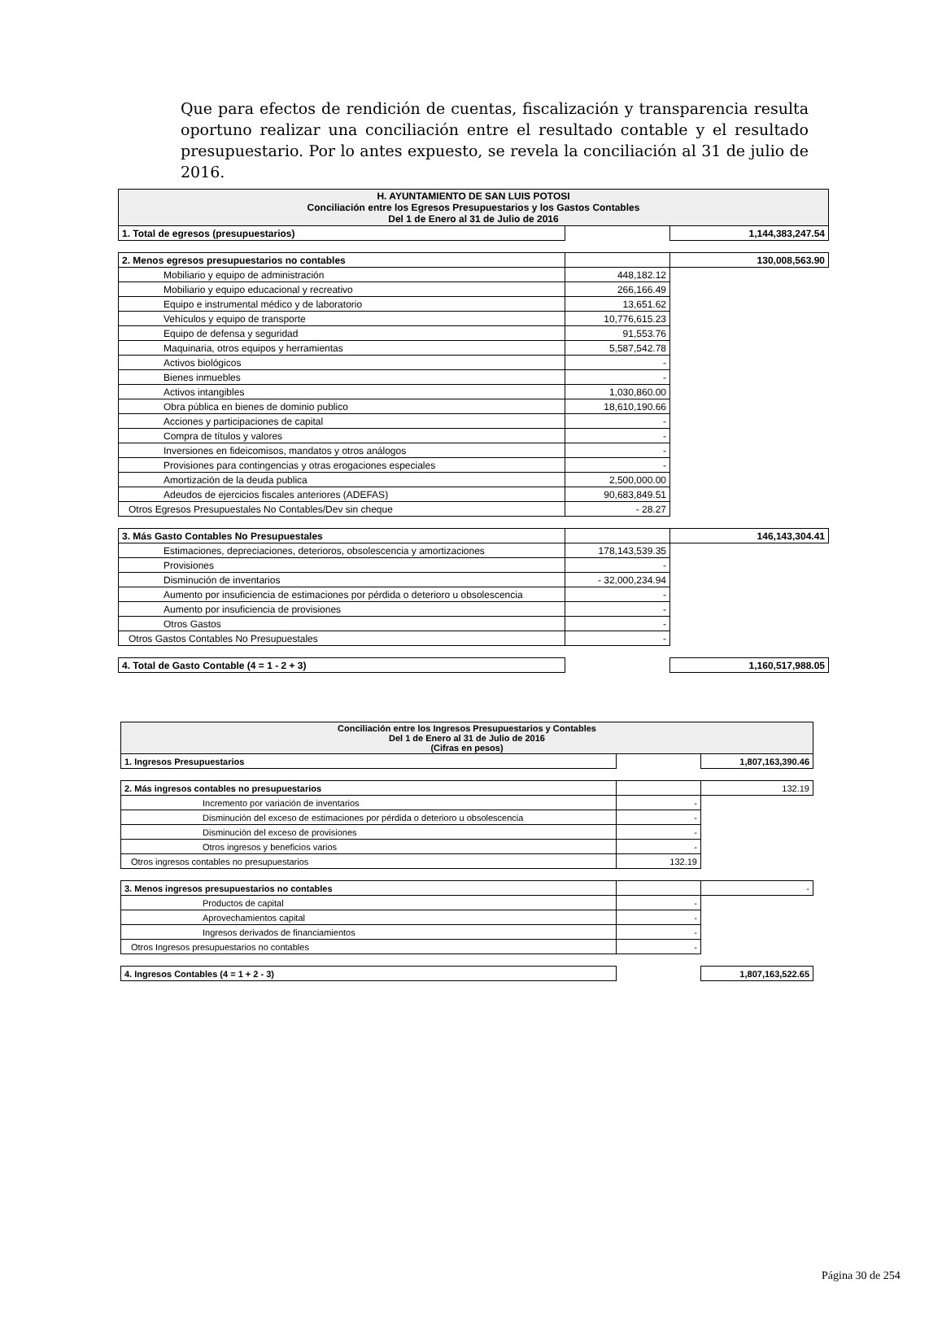Que para efectos de rendición de cuentas, fiscalización y transparencia resulta oportuno realizar una conciliación entre el resultado contable y el resultado presupuestario. Por lo antes expuesto, se revela la conciliación al 31 de julio de 2016.
| H. AYUNTAMIENTO DE SAN LUIS POTOSI Conciliación entre los Egresos Presupuestarios y los Gastos Contables Del 1 de Enero al 31 de Julio de 2016 | | |
| 1. Total de egresos (presupuestarios) | | 1,144,383,247.54 |
| 2. Menos egresos presupuestarios no contables | | 130,008,563.90 |
| Mobiliario y equipo de administración | 448,182.12 | |
| Mobiliario y equipo educacional y recreativo | 266,166.49 | |
| Equipo e instrumental médico y de laboratorio | 13,651.62 | |
| Vehículos y equipo de transporte | 10,776,615.23 | |
| Equipo de defensa y seguridad | 91,553.76 | |
| Maquinaria, otros equipos y herramientas | 5,587,542.78 | |
| Activos biológicos | - | |
| Bienes inmuebles | - | |
| Activos intangibles | 1,030,860.00 | |
| Obra pública en bienes de dominio publico | 18,610,190.66 | |
| Acciones y participaciones de capital | - | |
| Compra de títulos y valores | - | |
| Inversiones en fideicomisos, mandatos y otros análogos | - | |
| Provisiones para contingencias y otras erogaciones especiales | - | |
| Amortización de la deuda publica | 2,500,000.00 | |
| Adeudos de ejercicios fiscales anteriores (ADEFAS) | 90,683,849.51 | |
| Otros Egresos Presupuestales No Contables/Dev sin cheque | - 28.27 | |
| 3. Más Gasto Contables No Presupuestales | | 146,143,304.41 |
| Estimaciones, depreciaciones, deterioros, obsolescencia y amortizaciones | 178,143,539.35 | |
| Provisiones | - | |
| Disminución de inventarios | - 32,000,234.94 | |
| Aumento por insuficiencia de estimaciones por pérdida o deterioro u obsolescencia | - | |
| Aumento por insuficiencia de provisiones | - | |
| Otros Gastos | - | |
| Otros Gastos Contables No Presupuestales | - | |
| 4. Total de Gasto Contable (4 = 1 - 2 + 3) | | 1,160,517,988.05 |
| Conciliación entre los Ingresos Presupuestarios y Contables Del 1 de Enero al 31 de Julio de 2016 (Cifras en pesos) | | |
| 1. Ingresos Presupuestarios | | 1,807,163,390.46 |
| 2. Más ingresos contables no presupuestarios | | 132.19 |
| Incremento por variación de inventarios | - | |
| Disminución del exceso de estimaciones por pérdida o deterioro u obsolescencia | - | |
| Disminución del exceso de provisiones | - | |
| Otros ingresos y beneficios varios | - | |
| Otros ingresos contables no presupuestarios | 132.19 | |
| 3. Menos ingresos presupuestarios no contables | | - |
| Productos de capital | - | |
| Aprovechamientos capital | - | |
| Ingresos derivados de financiamientos | - | |
| Otros Ingresos presupuestarios no contables | - | |
| 4. Ingresos Contables (4 = 1 + 2 - 3) | | 1,807,163,522.65 |
Página 30 de 254